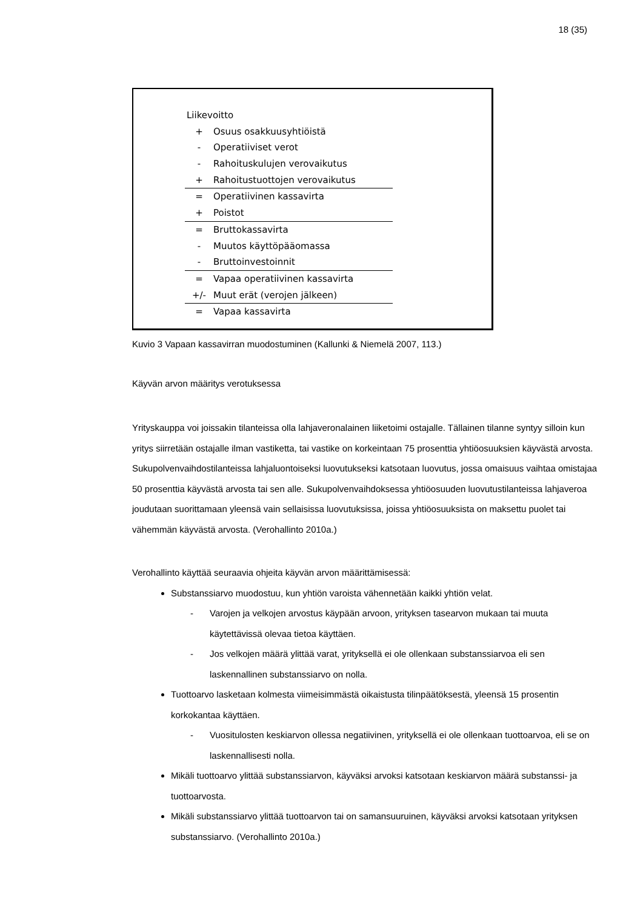18 (35)
Liikevoitto
+ Osuus osakkuusyhtiöistä
- Operatiiviset verot
- Rahoituskulujen verovaikutus
+ Rahoitustuottojen verovaikutus
= Operatiivinen kassavirta
+ Poistot
= Bruttokassavirta
- Muutos käyttöpääomassa
- Bruttoinvestoinnit
= Vapaa operatiivinen kassavirta
+/- Muut erät (verojen jälkeen)
= Vapaa kassavirta
Kuvio 3 Vapaan kassavirran muodostuminen (Kallunki & Niemelä 2007, 113.)
Käyvän arvon määritys verotuksessa
Yrityskauppa voi joissakin tilanteissa olla lahjaveronalainen liiketoimi ostajalle. Tällainen tilanne syntyy silloin kun yritys siirretään ostajalle ilman vastiketta, tai vastike on korkeintaan 75 prosenttia yhtiöosuuksien käyvästä arvosta. Sukupolvenvaihdostilanteissa lahjaluontoiseksi luovutukseksi katsotaan luovutus, jossa omaisuus vaihtaa omistajaa 50 prosenttia käyvästä arvosta tai sen alle. Sukupolvenvaihdoksessa yhtiöosuuden luovutustilanteissa lahjaveroa joudutaan suorittamaan yleensä vain sellaisissa luovutuksissa, joissa yhtiöosuuksista on maksettu puolet tai vähemmän käyvästä arvosta. (Verohallinto 2010a.)
Verohallinto käyttää seuraavia ohjeita käyvän arvon määrittämisessä:
Substanssiarvo muodostuu, kun yhtiön varoista vähennetään kaikki yhtiön velat.
- Varojen ja velkojen arvostus käypään arvoon, yrityksen tasearvon mukaan tai muuta käytettävissä olevaa tietoa käyttäen.
- Jos velkojen määrä ylittää varat, yrityksellä ei ole ollenkaan substanssiarvoa eli sen laskennallinen substanssiarvo on nolla.
Tuottoarvo lasketaan kolmesta viimeisimmästä oikaistusta tilinpäätöksestä, yleensä 15 prosentin korkokantaa käyttäen.
- Vuositulosten keskiarvon ollessa negatiivinen, yrityksellä ei ole ollenkaan tuottoarvoa, eli se on laskennallisesti nolla.
Mikäli tuottoarvo ylittää substanssiarvon, käyväksi arvoksi katsotaan keskiarvon määrä substanssi- ja tuottoarvosta.
Mikäli substanssiarvo ylittää tuottoarvon tai on samansuuruinen, käyväksi arvoksi katsotaan yrityksen substanssiarvo. (Verohallinto 2010a.)